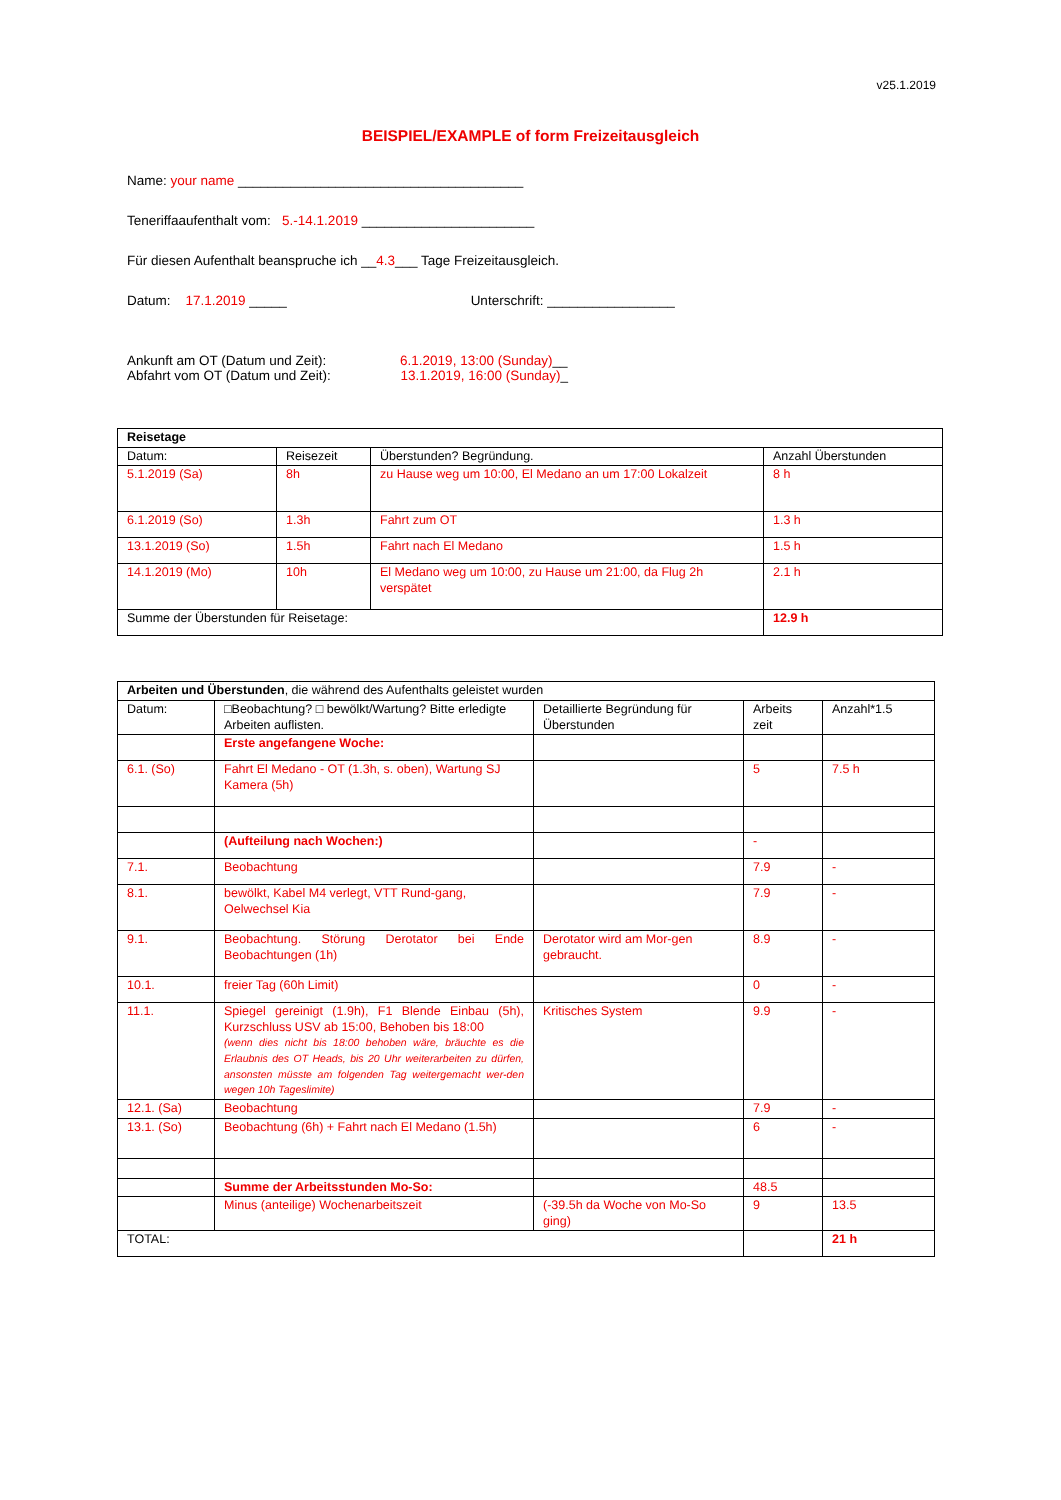v25.1.2019
BEISPIEL/EXAMPLE of form Freizeitausgleich
Name: your name ______________________________________
Teneriffaaufenthalt vom: 5.-14.1.2019 _______________________
Für diesen Aufenthalt beanspruche ich __4.3___ Tage Freizeitausgleich.
Datum: 17.1.2019 _____ Unterschrift: _________________
Ankunft am OT (Datum und Zeit): 6.1.2019, 13:00 (Sunday)__
Abfahrt vom OT (Datum und Zeit): 13.1.2019, 16:00 (Sunday)_
| Reisetage | | | |
| Datum: | Reisezeit | Überstunden? Begründung. | Anzahl Überstunden |
| 5.1.2019 (Sa) | 8h | zu Hause weg um 10:00, El Medano an um 17:00 Lokalzeit | 8 h |
| 6.1.2019 (So) | 1.3h | Fahrt zum OT | 1.3 h |
| 13.1.2019 (So) | 1.5h | Fahrt nach El Medano | 1.5 h |
| 14.1.2019 (Mo) | 10h | El Medano weg um 10:00, zu Hause um 21:00, da Flug 2h verspätet | 2.1 h |
| Summe der Überstunden für Reisetage: | | | 12.9 h |
| Arbeiten und Überstunden , die während des Aufenthalts geleistet wurden | | | | |
| Datum: | □Beobachtung? □ bewölkt/Wartung? Bitte erledigte Arbeiten auflisten. | Detaillierte Begründung für Überstunden | Arbeits zeit | Anzahl*1.5 |
| | Erste angefangene Woche: | | | |
| 6.1. (So) | Fahrt El Medano - OT (1.3h, s. oben), Wartung SJ Kamera (5h) | | 5 | 7.5 h |
| | (Aufteilung nach Wochen:) | | - | |
| 7.1. | Beobachtung | | 7.9 | - |
| 8.1. | bewölkt, Kabel M4 verlegt, VTT Rund-gang, Oelwechsel Kia | | 7.9 | - |
| 9.1. | Beobachtung. Störung Derotator bei Ende Beobachtungen (1h) | Derotator wird am Mor-gen gebraucht. | 8.9 | - |
| 10.1. | freier Tag (60h Limit) | | 0 | - |
| 11.1. | Spiegel gereinigt (1.9h), F1 Blende Einbau (5h), Kurzschluss USV ab 15:00, Behoben bis 18:00 (wenn dies nicht bis 18:00 behoben wäre, bräuchte es die Erlaubnis des OT Heads, bis 20 Uhr weiterarbeiten zu dürfen, ansonsten müsste am folgenden Tag weitergemacht wer-den wegen 10h Tageslimite) | Kritisches System | 9.9 | - |
| 12.1. (Sa) | Beobachtung | | 7.9 | - |
| 13.1. (So) | Beobachtung (6h) + Fahrt nach El Medano (1.5h) | | 6 | - |
| | Summe der Arbeitsstunden Mo-So: | | 48.5 | |
| | Minus (anteilige) Wochenarbeitszeit | (-39.5h da Woche von Mo-So ging) | 9 | 13.5 |
| TOTAL: | | | | 21 h |